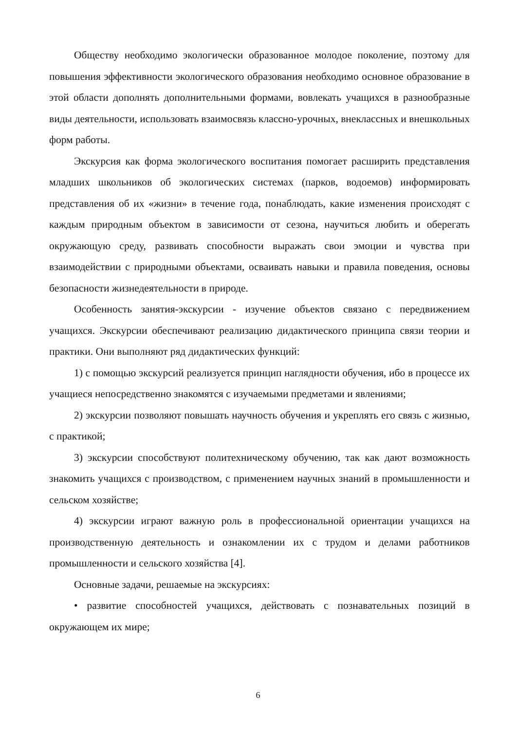Обществу необходимо экологически образованное молодое поколение, поэтому для повышения эффективности экологического образования необходимо основное образование в этой области дополнять дополнительными формами, вовлекать учащихся в разнообразные виды деятельности, использовать взаимосвязь классно-урочных, внеклассных и внешкольных форм работы.
Экскурсия как форма экологического воспитания помогает расширить представления младших школьников об экологических системах (парков, водоемов) информировать представления об их «жизни» в течение года, понаблюдать, какие изменения происходят с каждым природным объектом в зависимости от сезона, научиться любить и оберегать окружающую среду, развивать способности выражать свои эмоции и чувства при взаимодействии с природными объектами, осваивать навыки и правила поведения, основы безопасности жизнедеятельности в природе.
Особенность занятия-экскурсии - изучение объектов связано с передвижением учащихся. Экскурсии обеспечивают реализацию дидактического принципа связи теории и практики. Они выполняют ряд дидактических функций:
1) с помощью экскурсий реализуется принцип наглядности обучения, ибо в процессе их учащиеся непосредственно знакомятся с изучаемыми предметами и явлениями;
2) экскурсии позволяют повышать научность обучения и укреплять его связь с жизнью, с практикой;
3) экскурсии способствуют политехническому обучению, так как дают возможность знакомить учащихся с производством, с применением научных знаний в промышленности и сельском хозяйстве;
4) экскурсии играют важную роль в профессиональной ориентации учащихся на производственную деятельность и ознакомлении их с трудом и делами работников промышленности и сельского хозяйства [4].
Основные задачи, решаемые на экскурсиях:
• развитие способностей учащихся, действовать с познавательных позиций в окружающем их мире;
6